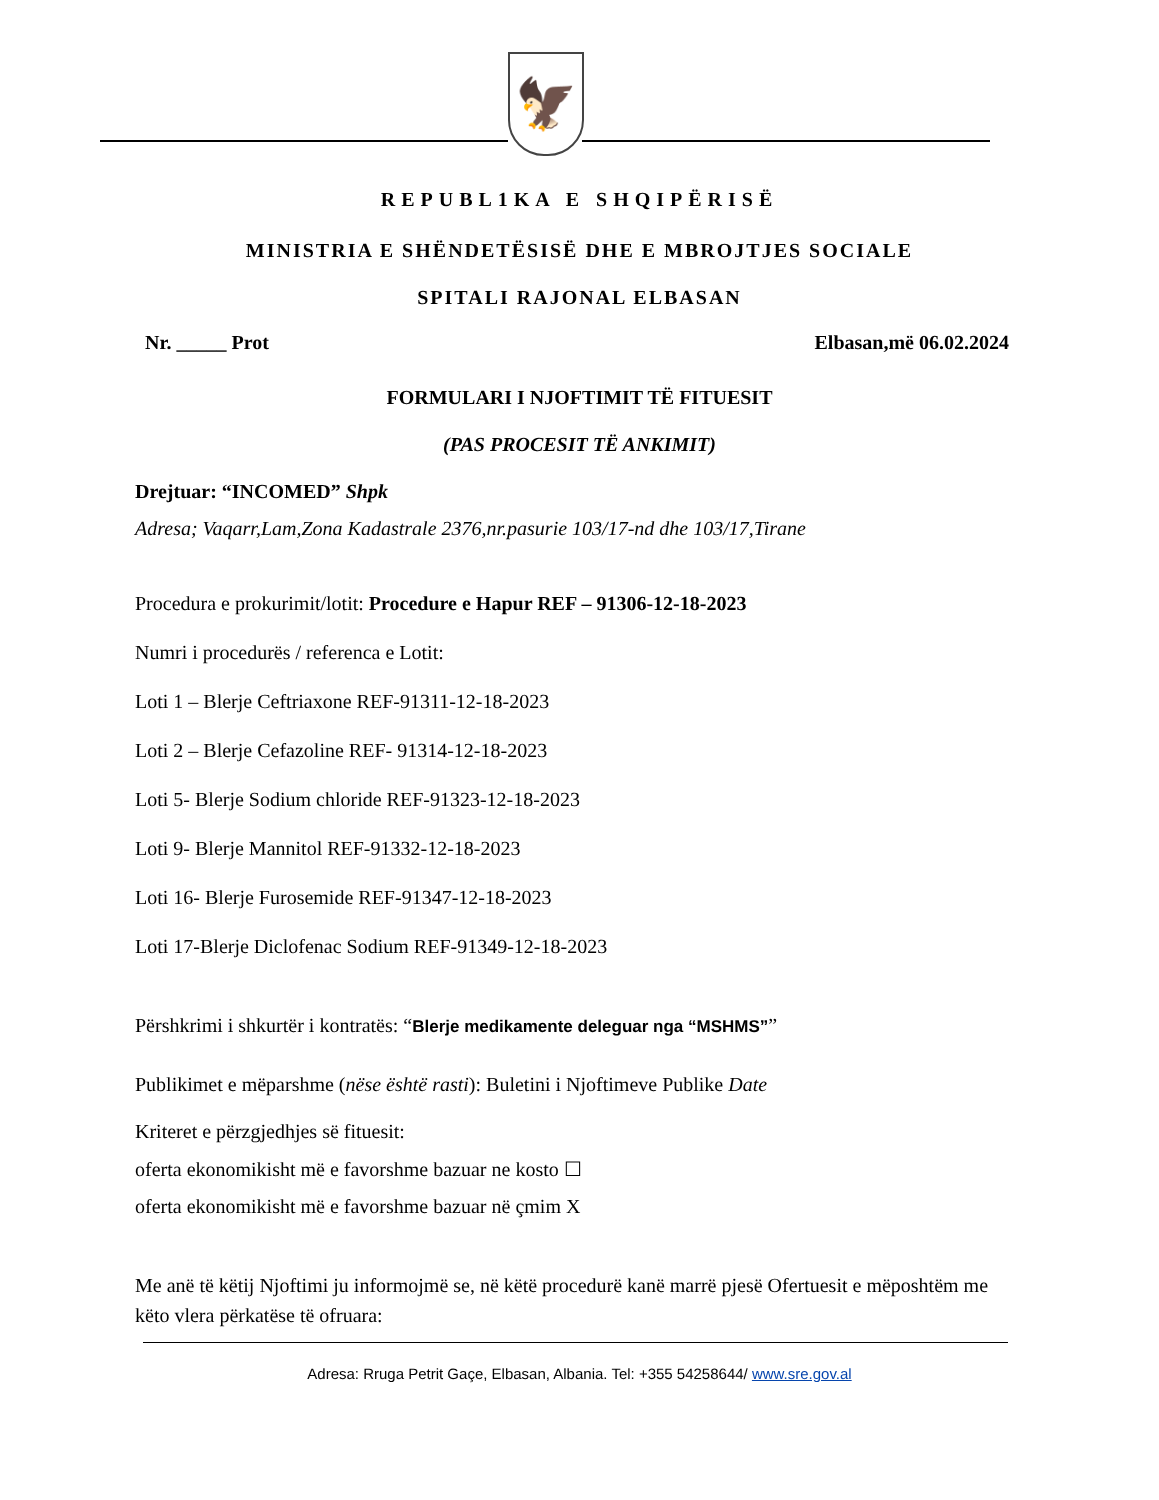🦅
REPUBL1KA E SHQIPËRISË
MINISTRIA E SHËNDETËSISË DHE E MBROJTJES SOCIALE
SPITALI RAJONAL ELBASAN
Nr. _____ Prot Elbasan,më 06.02.2024
FORMULARI I NJOFTIMIT TË FITUESIT
(PAS PROCESIT TË ANKIMIT)
Drejtuar: “INCOMED” Shpk
Adresa; Vaqarr,Lam,Zona Kadastrale 2376,nr.pasurie 103/17-nd dhe 103/17,Tirane
Procedura e prokurimit/lotit: Procedure e Hapur REF – 91306-12-18-2023
Numri i procedurës / referenca e Lotit:
Loti 1 – Blerje Ceftriaxone REF-91311-12-18-2023
Loti 2 – Blerje Cefazoline REF- 91314-12-18-2023
Loti 5- Blerje Sodium chloride REF-91323-12-18-2023
Loti 9- Blerje Mannitol REF-91332-12-18-2023
Loti 16- Blerje Furosemide REF-91347-12-18-2023
Loti 17-Blerje Diclofenac Sodium REF-91349-12-18-2023
Përshkrimi i shkurtër i kontratës: “Blerje medikamente deleguar nga “MSHMS””
Publikimet e mëparshme (nëse është rasti): Buletini i Njoftimeve Publike Date
Kriteret e përzgjedhjes së fituesit:
oferta ekonomikisht më e favorshme bazuar ne kosto ☐
oferta ekonomikisht më e favorshme bazuar në çmim X
Me anë të këtij Njoftimi ju informojmë se, në këtë procedurë kanë marrë pjesë Ofertuesit e mëposhtëm me këto vlera përkatëse të ofruara:
Adresa: Rruga Petrit Gaçe, Elbasan, Albania. Tel: +355 54258644/ www.sre.gov.al